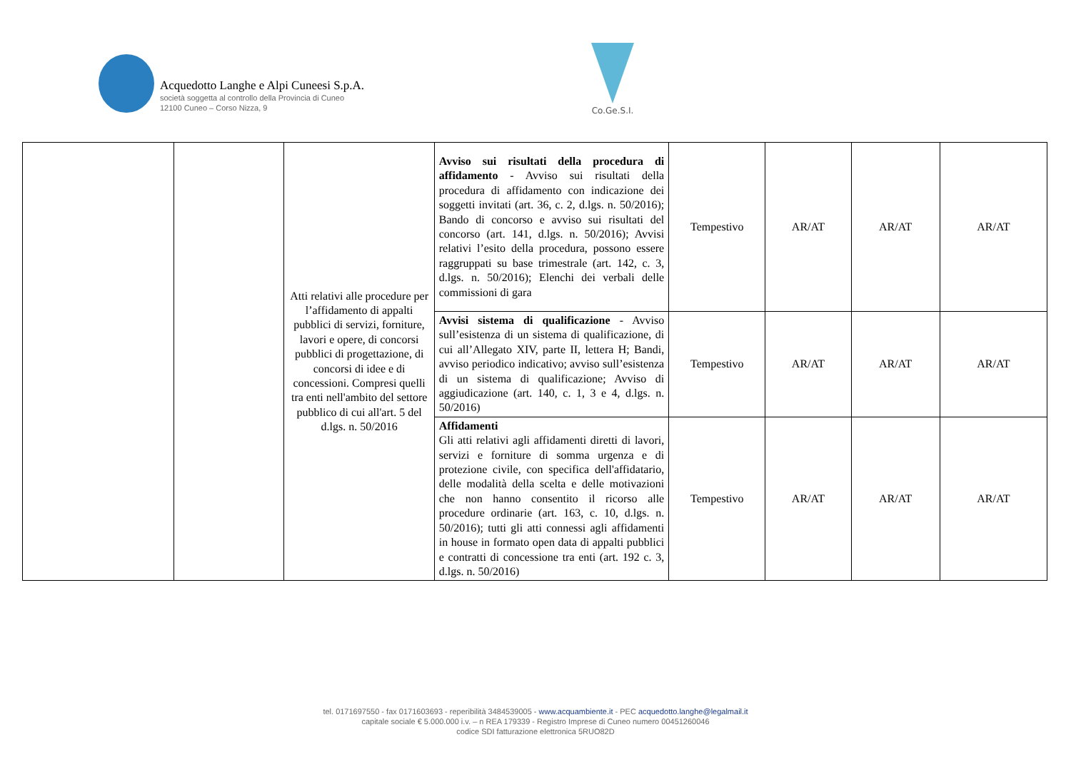Acquedotto Langhe e Alpi Cuneesi S.p.A.
società soggetta al controllo della Provincia di Cuneo
12100 Cuneo – Corso Nizza, 9
Co.Ge.S.I.
| | | Atti relativi alle procedure per l’affidamento di appalti pubblici di servizi, forniture, lavori e opere, di concorsi pubblici di progettazione, di concorsi di idee e di concessioni. Compresi quelli tra enti nell'ambito del settore pubblico di cui all'art. 5 del d.lgs. n. 50/2016 | Avviso sui risultati della procedura di affidamento - Avviso sui risultati della procedura di affidamento con indicazione dei soggetti invitati (art. 36, c. 2, d.lgs. n. 50/2016); Bando di concorso e avviso sui risultati del concorso (art. 141, d.lgs. n. 50/2016); Avvisi relativi l’esito della procedura, possono essere raggruppati su base trimestrale (art. 142, c. 3, d.lgs. n. 50/2016); Elenchi dei verbali delle commissioni di gara | Tempestivo | AR/AT | AR/AT | AR/AT |
| | | | Avvisi sistema di qualificazione - Avviso sull’esistenza di un sistema di qualificazione, di cui all’Allegato XIV, parte II, lettera H; Bandi, avviso periodico indicativo; avviso sull’esistenza di un sistema di qualificazione; Avviso di aggiudicazione (art. 140, c. 1, 3 e 4, d.lgs. n. 50/2016) | Tempestivo | AR/AT | AR/AT | AR/AT |
| | | | Affidamenti Gli atti relativi agli affidamenti diretti di lavori, servizi e forniture di somma urgenza e di protezione civile, con specifica dell'affidatario, delle modalità della scelta e delle motivazioni che non hanno consentito il ricorso alle procedure ordinarie (art. 163, c. 10, d.lgs. n. 50/2016); tutti gli atti connessi agli affidamenti in house in formato open data di appalti pubblici e contratti di concessione tra enti (art. 192 c. 3, d.lgs. n. 50/2016) | Tempestivo | AR/AT | AR/AT | AR/AT |
tel. 0171697550 - fax 0171603693 - reperibilità 3484539005 - www.acquambiente.it - PEC acquedotto.langhe@legalmail.it
capitale sociale € 5.000.000 i.v. – n REA 179339 - Registro Imprese di Cuneo numero 00451260046
codice SDI fatturazione elettronica 5RUO82D